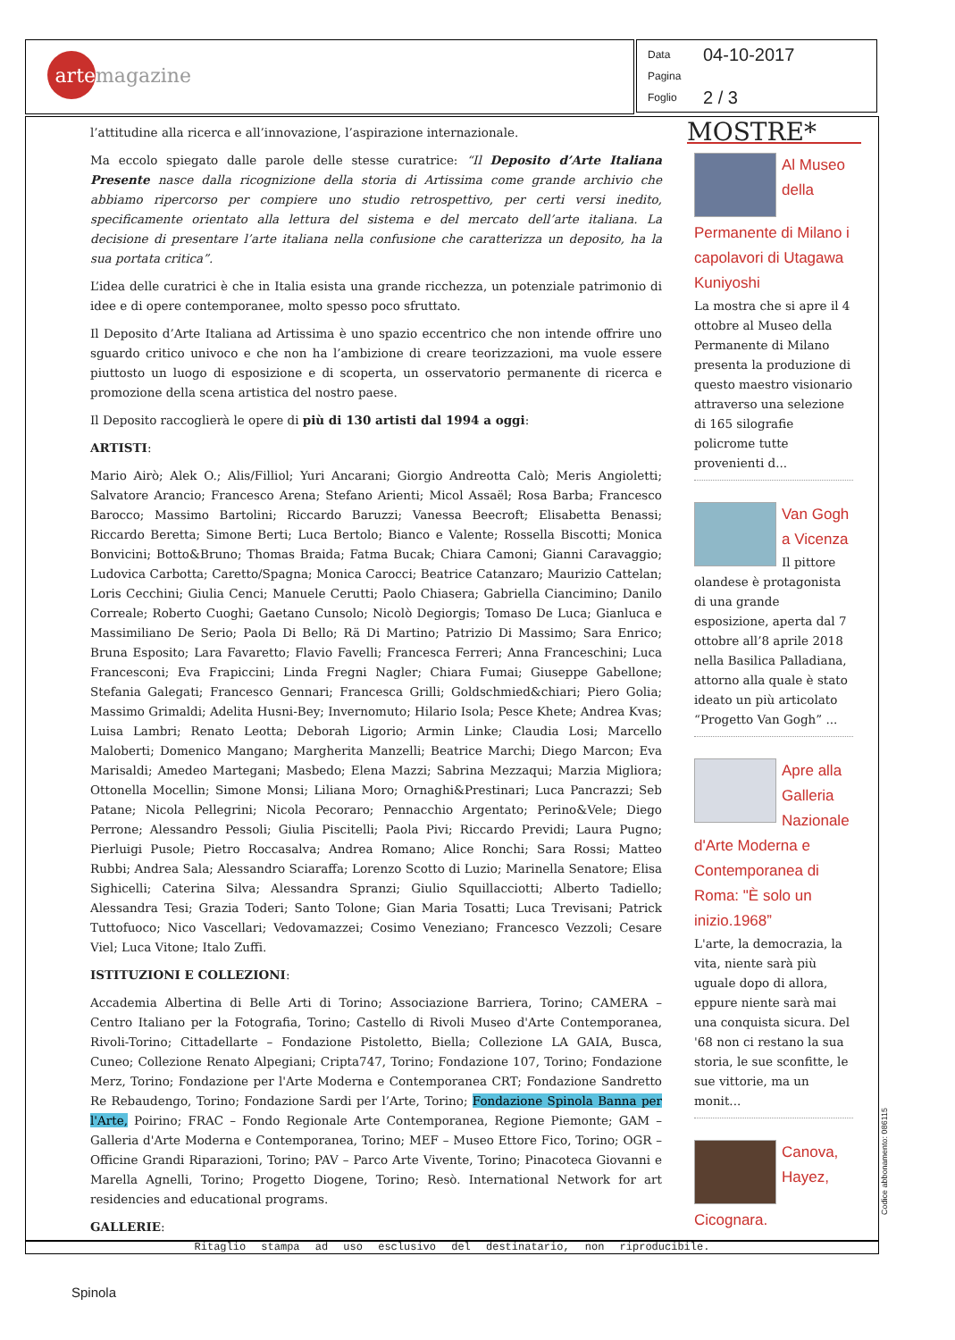arte
magazine
Data 04-10-2017
Pagina
Foglio 2 / 3
l’attitudine alla ricerca e all’innovazione, l’aspirazione internazionale.
Ma eccolo spiegato dalle parole delle stesse curatrice: “Il Deposito d’Arte Italiana Presente nasce dalla ricognizione della storia di Artissima come grande archivio che abbiamo ripercorso per compiere uno studio retrospettivo, per certi versi inedito, specificamente orientato alla lettura del sistema e del mercato dell’arte italiana. La decisione di presentare l’arte italiana nella confusione che caratterizza un deposito, ha la sua portata critica”.
L’idea delle curatrici è che in Italia esista una grande ricchezza, un potenziale patrimonio di idee e di opere contemporanee, molto spesso poco sfruttato.
Il Deposito d’Arte Italiana ad Artissima è uno spazio eccentrico che non intende offrire uno sguardo critico univoco e che non ha l’ambizione di creare teorizzazioni, ma vuole essere piuttosto un luogo di esposizione e di scoperta, un osservatorio permanente di ricerca e promozione della scena artistica del nostro paese.
Il Deposito raccoglierà le opere di più di 130 artisti dal 1994 a oggi:
ARTISTI:
Mario Airò; Alek O.; Alis/Filliol; Yuri Ancarani; Giorgio Andreotta Calò; Meris Angioletti; Salvatore Arancio; Francesco Arena; Stefano Arienti; Micol Assaël; Rosa Barba; Francesco Barocco; Massimo Bartolini; Riccardo Baruzzi; Vanessa Beecroft; Elisabetta Benassi; Riccardo Beretta; Simone Berti; Luca Bertolo; Bianco e Valente; Rossella Biscotti; Monica Bonvicini; Botto&Bruno; Thomas Braida; Fatma Bucak; Chiara Camoni; Gianni Caravaggio; Ludovica Carbotta; Caretto/Spagna; Monica Carocci; Beatrice Catanzaro; Maurizio Cattelan; Loris Cecchini; Giulia Cenci; Manuele Cerutti; Paolo Chiasera; Gabriella Ciancimino; Danilo Correale; Roberto Cuoghi; Gaetano Cunsolo; Nicolò Degiorgis; Tomaso De Luca; Gianluca e Massimiliano De Serio; Paola Di Bello; Rä Di Martino; Patrizio Di Massimo; Sara Enrico; Bruna Esposito; Lara Favaretto; Flavio Favelli; Francesca Ferreri; Anna Franceschini; Luca Francesconi; Eva Frapiccini; Linda Fregni Nagler; Chiara Fumai; Giuseppe Gabellone; Stefania Galegati; Francesco Gennari; Francesca Grilli; Goldschmied&chiari; Piero Golia; Massimo Grimaldi; Adelita Husni-Bey; Invernomuto; Hilario Isola; Pesce Khete; Andrea Kvas; Luisa Lambri; Renato Leotta; Deborah Ligorio; Armin Linke; Claudia Losi; Marcello Maloberti; Domenico Mangano; Margherita Manzelli; Beatrice Marchi; Diego Marcon; Eva Marisaldi; Amedeo Martegani; Masbedo; Elena Mazzi; Sabrina Mezzaqui; Marzia Migliora; Ottonella Mocellin; Simone Monsi; Liliana Moro; Ornaghi&Prestinari; Luca Pancrazzi; Seb Patane; Nicola Pellegrini; Nicola Pecoraro; Pennacchio Argentato; Perino&Vele; Diego Perrone; Alessandro Pessoli; Giulia Piscitelli; Paola Pivi; Riccardo Previdi; Laura Pugno; Pierluigi Pusole; Pietro Roccasalva; Andrea Romano; Alice Ronchi; Sara Rossi; Matteo Rubbi; Andrea Sala; Alessandro Sciaraffa; Lorenzo Scotto di Luzio; Marinella Senatore; Elisa Sighicelli; Caterina Silva; Alessandra Spranzi; Giulio Squillacciotti; Alberto Tadiello; Alessandra Tesi; Grazia Toderi; Santo Tolone; Gian Maria Tosatti; Luca Trevisani; Patrick Tuttofuoco; Nico Vascellari; Vedovamazzei; Cosimo Veneziano; Francesco Vezzoli; Cesare Viel; Luca Vitone; Italo Zuffi.
ISTITUZIONI E COLLEZIONI:
Accademia Albertina di Belle Arti di Torino; Associazione Barriera, Torino; CAMERA – Centro Italiano per la Fotografia, Torino; Castello di Rivoli Museo d'Arte Contemporanea, Rivoli-Torino; Cittadellarte – Fondazione Pistoletto, Biella; Collezione LA GAIA, Busca, Cuneo; Collezione Renato Alpegiani; Cripta747, Torino; Fondazione 107, Torino; Fondazione Merz, Torino; Fondazione per l'Arte Moderna e Contemporanea CRT; Fondazione Sandretto Re Rebaudengo, Torino; Fondazione Sardi per l’Arte, Torino; Fondazione Spinola Banna per l'Arte, Poirino; FRAC – Fondo Regionale Arte Contemporanea, Regione Piemonte; GAM – Galleria d'Arte Moderna e Contemporanea, Torino; MEF – Museo Ettore Fico, Torino; OGR – Officine Grandi Riparazioni, Torino; PAV – Parco Arte Vivente, Torino; Pinacoteca Giovanni e Marella Agnelli, Torino; Progetto Diogene, Torino; Resò. International Network for art residencies and educational programs.
GALLERIE:
MOSTRE*
Al Museo della Permanente di Milano i capolavori di Utagawa Kuniyoshi
La mostra che si apre il 4 ottobre al Museo della Permanente di Milano presenta la produzione di questo maestro visionario attraverso una selezione di 165 silografie policrome tutte provenienti d...
Van Gogh a Vicenza
Il pittore olandese è protagonista di una grande esposizione, aperta dal 7 ottobre all’8 aprile 2018 nella Basilica Palladiana, attorno alla quale è stato ideato un più articolato “Progetto Van Gogh” ...
Apre alla Galleria Nazionale d'Arte Moderna e Contemporanea di Roma: "È solo un inizio.1968”
L'arte, la democrazia, la vita, niente sarà più uguale dopo di allora, eppure niente sarà mai una conquista sicura. Del '68 non ci restano la sua storia, le sue sconfitte, le sue vittorie, ma un monit...
Canova, Hayez, Cicognara.
Ritaglio stampa ad uso esclusivo del destinatario, non riproducibile.
Codice abbonamento: 086115
Spinola